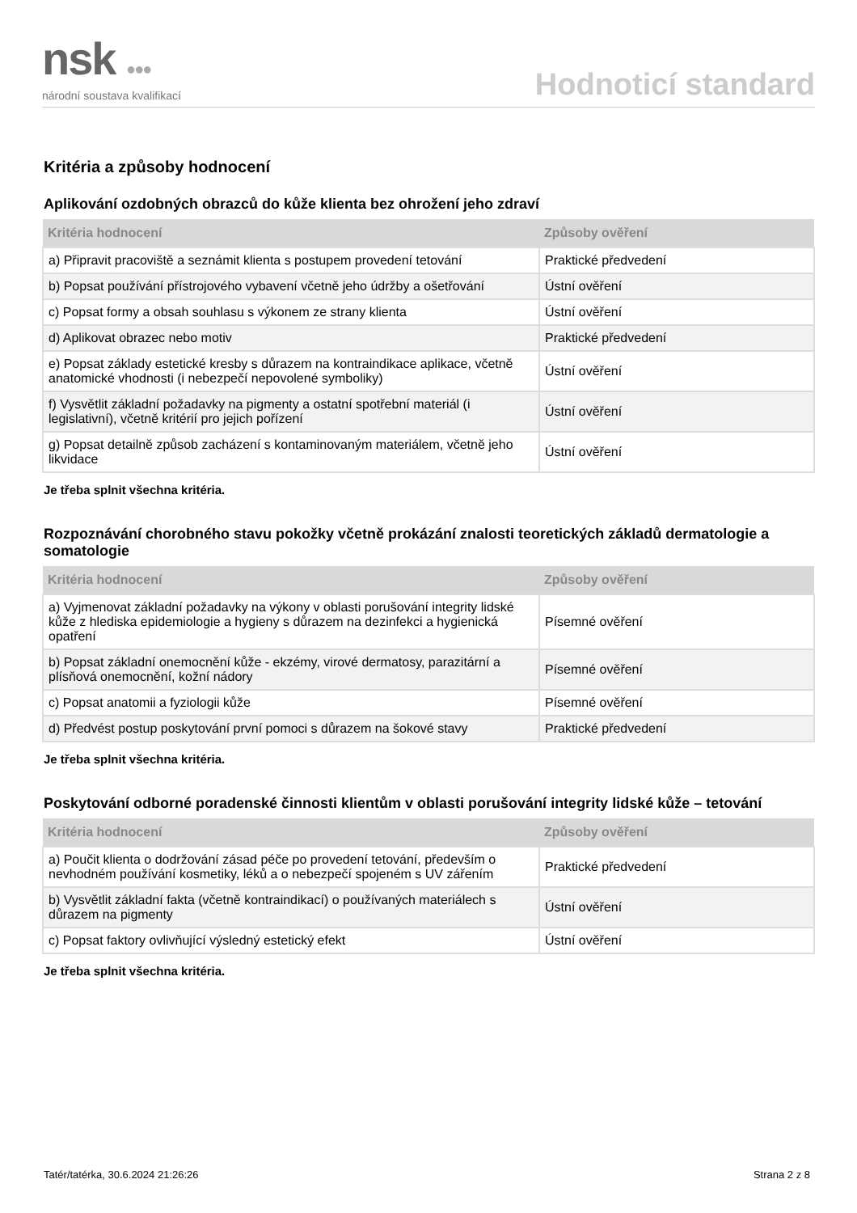nsk ●●●
národní soustava kvalifikací
Hodnoticí standard
Kritéria a způsoby hodnocení
Aplikování ozdobných obrazců do kůže klienta bez ohrožení jeho zdraví
| Kritéria hodnocení | Způsoby ověření |
| --- | --- |
| a) Připravit pracoviště a seznámit klienta s postupem provedení tetování | Praktické předvedení |
| b) Popsat používání přístrojového vybavení včetně jeho údržby a ošetřování | Ústní ověření |
| c) Popsat formy a obsah souhlasu s výkonem ze strany klienta | Ústní ověření |
| d) Aplikovat obrazec nebo motiv | Praktické předvedení |
| e) Popsat základy estetické kresby s důrazem na kontraindikace aplikace, včetně anatomické vhodnosti (i nebezpečí nepovolené symboliky) | Ústní ověření |
| f) Vysvětlit základní požadavky na pigmenty a ostatní spotřební materiál (i legislativní), včetně kritérií pro jejich pořízení | Ústní ověření |
| g) Popsat detailně způsob zacházení s kontaminovaným materiálem, včetně jeho likvidace | Ústní ověření |
Je třeba splnit všechna kritéria.
Rozpoznávání chorobného stavu pokožky včetně prokázání znalosti teoretických základů dermatologie a somatologie
| Kritéria hodnocení | Způsoby ověření |
| --- | --- |
| a) Vyjmenovat základní požadavky na výkony v oblasti porušování integrity lidské kůže z hlediska epidemiologie a hygieny s důrazem na dezinfekci a hygienická opatření | Písemné ověření |
| b) Popsat základní onemocnění kůže - ekzémy, virové dermatosy, parazitární a plísňová onemocnění, kožní nádory | Písemné ověření |
| c) Popsat anatomii a fyziologii kůže | Písemné ověření |
| d) Předvést postup poskytování první pomoci s důrazem na šokové stavy | Praktické předvedení |
Je třeba splnit všechna kritéria.
Poskytování odborné poradenské činnosti klientům v oblasti porušování integrity lidské kůže – tetování
| Kritéria hodnocení | Způsoby ověření |
| --- | --- |
| a) Poučit klienta o dodržování zásad péče po provedení tetování, především o nevhodném používání kosmetiky, léků a o nebezpečí spojeném s UV zářením | Praktické předvedení |
| b) Vysvětlit základní fakta (včetně kontraindikací) o používaných materiálech s důrazem na pigmenty | Ústní ověření |
| c) Popsat faktory ovlivňující výsledný estetický efekt | Ústní ověření |
Je třeba splnit všechna kritéria.
Tatér/tatérka, 30.6.2024 21:26:26 Strana 2 z 8